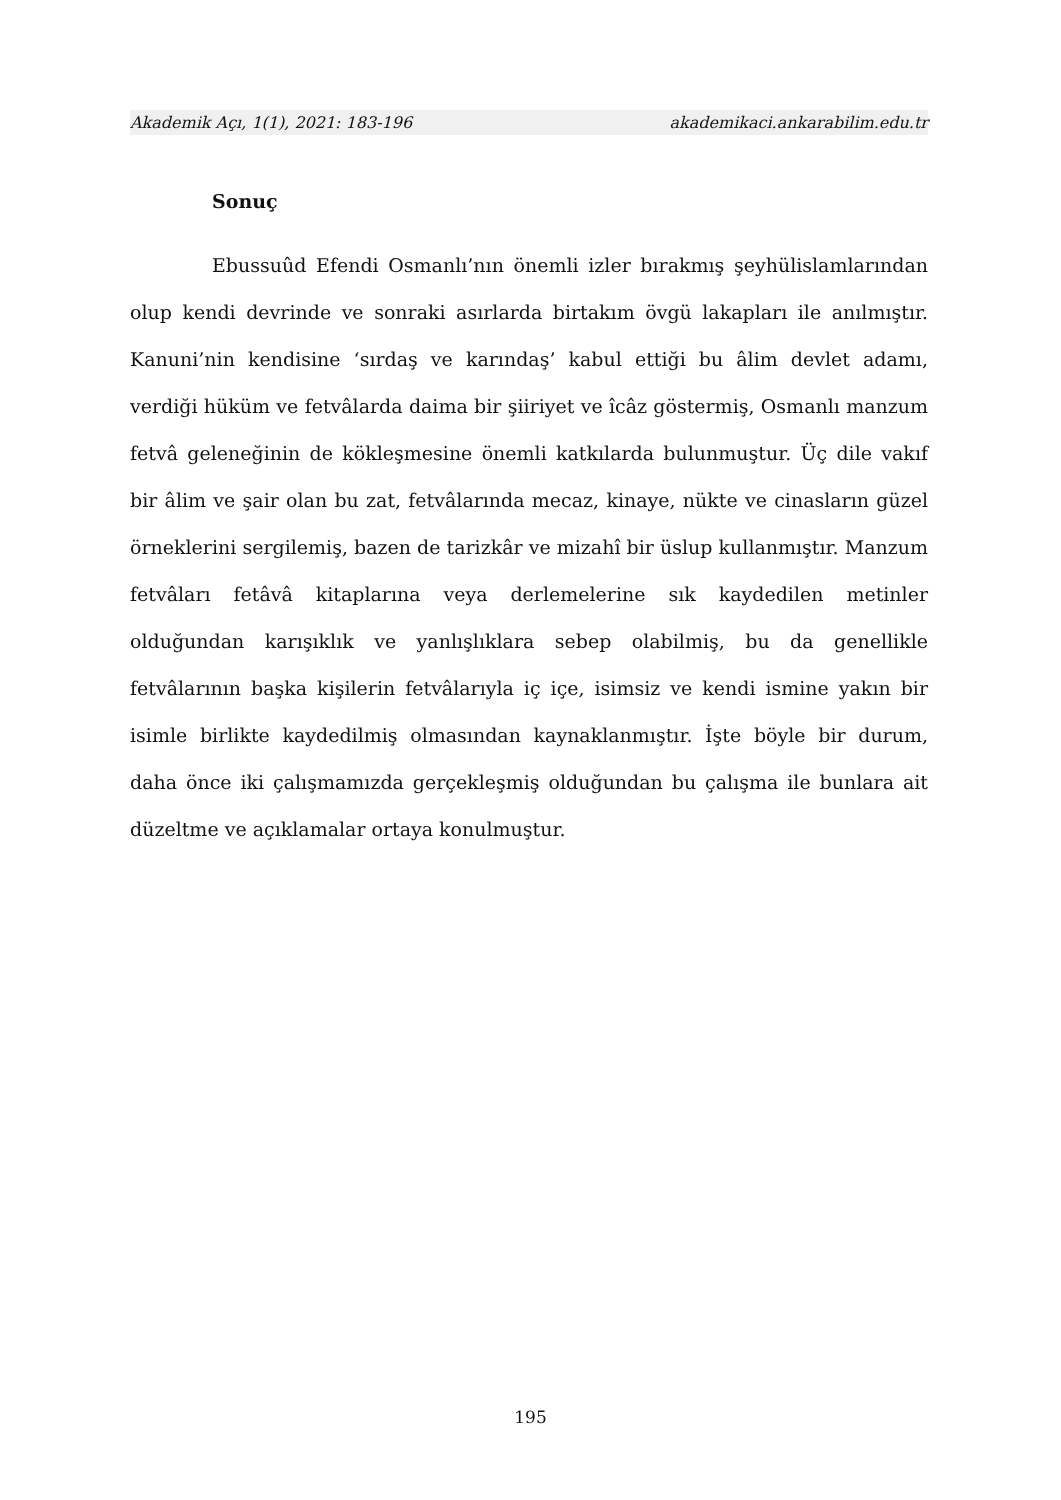Akademik Açı, 1(1), 2021: 183-196 akademikaci.ankarabilim.edu.tr
Sonuç
Ebussuûd Efendi Osmanlı’nın önemli izler bırakmış şeyhülislamlarından olup kendi devrinde ve sonraki asırlarda birtakım övgü lakapları ile anılmıştır. Kanuni’nin kendisine ‘sırdaş ve karındaş’ kabul ettiği bu âlim devlet adamı, verdiği hüküm ve fetvâlarda daima bir şiiriyet ve îcâz göstermiş, Osmanlı manzum fetvâ geleneğinin de kökleşmesine önemli katkılarda bulunmuştur. Üç dile vakıf bir âlim ve şair olan bu zat, fetvâlarında mecaz, kinaye, nükte ve cinasların güzel örneklerini sergilemiş, bazen de tarizkâr ve mizahî bir üslup kullanmıştır. Manzum fetvâları fetâvâ kitaplarına veya derlemelerine sık kaydedilen metinler olduğundan karışıklık ve yanlışlıklara sebep olabilmiş, bu da genellikle fetvâlarının başka kişilerin fetvâlarıyla iç içe, isimsiz ve kendi ismine yakın bir isimle birlikte kaydedilmiş olmasından kaynaklanmıştır. İşte böyle bir durum, daha önce iki çalışmamızda gerçekleşmiş olduğundan bu çalışma ile bunlara ait düzeltme ve açıklamalar ortaya konulmuştur.
195